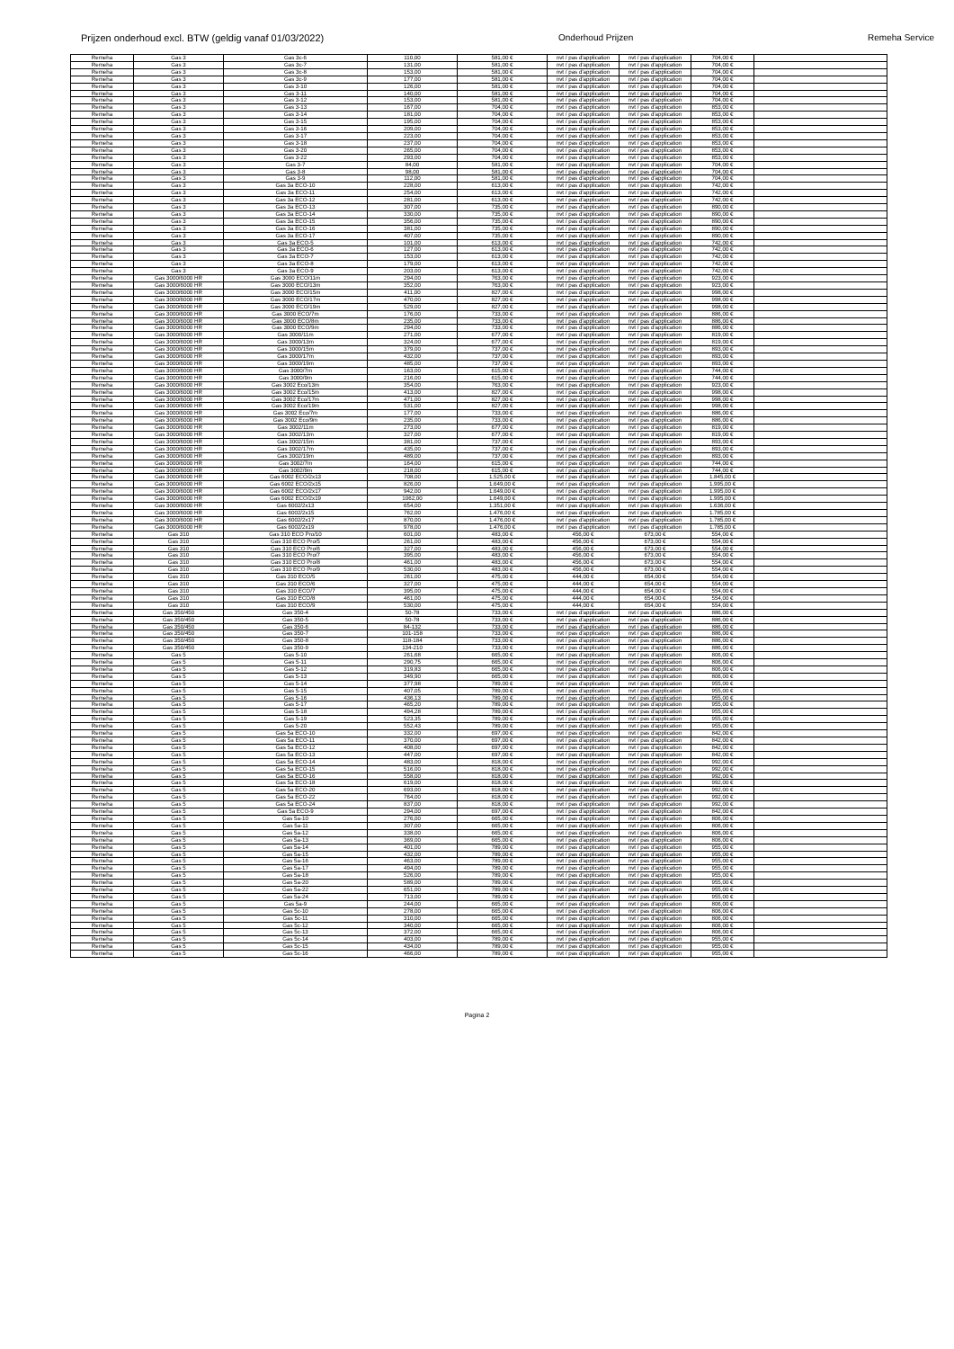Prijzen onderhoud excl. BTW (geldig vanaf 01/03/2022) Onderhoud Prijzen Remeha Service
| Remeha | Gas 3 | Gas 3c-6 | 110,00 | 581,00 € | nvt / pas d'application | nvt / pas d'application | 704,00 € | |
| Remeha | Gas 3 | Gas 3c-7 | 131,00 | 581,00 € | nvt / pas d'application | nvt / pas d'application | 704,00 € | |
| Remeha | Gas 3 | Gas 3c-8 | 153,00 | 581,00 € | nvt / pas d'application | nvt / pas d'application | 704,00 € | |
| Remeha | Gas 3 | Gas 3c-9 | 177,00 | 581,00 € | nvt / pas d'application | nvt / pas d'application | 704,00 € | |
| Remeha | Gas 3 | Gas 3-10 | 126,00 | 581,00 € | nvt / pas d'application | nvt / pas d'application | 704,00 € | |
| Remeha | Gas 3 | Gas 3-11 | 140,00 | 581,00 € | nvt / pas d'application | nvt / pas d'application | 704,00 € | |
| Remeha | Gas 3 | Gas 3-12 | 153,00 | 581,00 € | nvt / pas d'application | nvt / pas d'application | 704,00 € | |
| Remeha | Gas 3 | Gas 3-13 | 167,00 | 704,00 € | nvt / pas d'application | nvt / pas d'application | 853,00 € | |
| Remeha | Gas 3 | Gas 3-14 | 181,00 | 704,00 € | nvt / pas d'application | nvt / pas d'application | 853,00 € | |
| Remeha | Gas 3 | Gas 3-15 | 195,00 | 704,00 € | nvt / pas d'application | nvt / pas d'application | 853,00 € | |
| Remeha | Gas 3 | Gas 3-16 | 209,00 | 704,00 € | nvt / pas d'application | nvt / pas d'application | 853,00 € | |
| Remeha | Gas 3 | Gas 3-17 | 223,00 | 704,00 € | nvt / pas d'application | nvt / pas d'application | 853,00 € | |
| Remeha | Gas 3 | Gas 3-18 | 237,00 | 704,00 € | nvt / pas d'application | nvt / pas d'application | 853,00 € | |
| Remeha | Gas 3 | Gas 3-20 | 265,00 | 704,00 € | nvt / pas d'application | nvt / pas d'application | 853,00 € | |
| Remeha | Gas 3 | Gas 3-22 | 293,00 | 704,00 € | nvt / pas d'application | nvt / pas d'application | 853,00 € | |
| Remeha | Gas 3 | Gas 3-7 | 84,00 | 581,00 € | nvt / pas d'application | nvt / pas d'application | 704,00 € | |
| Remeha | Gas 3 | Gas 3-8 | 98,00 | 581,00 € | nvt / pas d'application | nvt / pas d'application | 704,00 € | |
| Remeha | Gas 3 | Gas 3-9 | 112,00 | 581,00 € | nvt / pas d'application | nvt / pas d'application | 704,00 € | |
| Remeha | Gas 3 | Gas 3a ECO-10 | 228,00 | 613,00 € | nvt / pas d'application | nvt / pas d'application | 742,00 € | |
| Remeha | Gas 3 | Gas 3a ECO-11 | 254,00 | 613,00 € | nvt / pas d'application | nvt / pas d'application | 742,00 € | |
| Remeha | Gas 3 | Gas 3a ECO-12 | 281,00 | 613,00 € | nvt / pas d'application | nvt / pas d'application | 742,00 € | |
| Remeha | Gas 3 | Gas 3a ECO-13 | 307,00 | 735,00 € | nvt / pas d'application | nvt / pas d'application | 890,00 € | |
| Remeha | Gas 3 | Gas 3a ECO-14 | 330,00 | 735,00 € | nvt / pas d'application | nvt / pas d'application | 890,00 € | |
| Remeha | Gas 3 | Gas 3a ECO-15 | 356,00 | 735,00 € | nvt / pas d'application | nvt / pas d'application | 890,00 € | |
| Remeha | Gas 3 | Gas 3a ECO-16 | 381,00 | 735,00 € | nvt / pas d'application | nvt / pas d'application | 890,00 € | |
| Remeha | Gas 3 | Gas 3a ECO-17 | 407,00 | 735,00 € | nvt / pas d'application | nvt / pas d'application | 890,00 € | |
| Remeha | Gas 3 | Gas 3a ECO-5 | 101,00 | 613,00 € | nvt / pas d'application | nvt / pas d'application | 742,00 € | |
| Remeha | Gas 3 | Gas 3a ECO-6 | 127,00 | 613,00 € | nvt / pas d'application | nvt / pas d'application | 742,00 € | |
| Remeha | Gas 3 | Gas 3a ECO-7 | 153,00 | 613,00 € | nvt / pas d'application | nvt / pas d'application | 742,00 € | |
| Remeha | Gas 3 | Gas 3a ECO-8 | 179,00 | 613,00 € | nvt / pas d'application | nvt / pas d'application | 742,00 € | |
| Remeha | Gas 3 | Gas 3a ECO-9 | 203,00 | 613,00 € | nvt / pas d'application | nvt / pas d'application | 742,00 € | |
| Remeha | Gas 3000/6000 HR | Gas 3000 ECO/11m | 294,00 | 763,00 € | nvt / pas d'application | nvt / pas d'application | 923,00 € | |
| Remeha | Gas 3000/6000 HR | Gas 3000 ECO/13m | 352,00 | 763,00 € | nvt / pas d'application | nvt / pas d'application | 923,00 € | |
| Remeha | Gas 3000/6000 HR | Gas 3000 ECO/15m | 411,00 | 827,00 € | nvt / pas d'application | nvt / pas d'application | 998,00 € | |
| Remeha | Gas 3000/6000 HR | Gas 3000 ECO/17m | 470,00 | 827,00 € | nvt / pas d'application | nvt / pas d'application | 998,00 € | |
| Remeha | Gas 3000/6000 HR | Gas 3000 ECO/19m | 529,00 | 827,00 € | nvt / pas d'application | nvt / pas d'application | 998,00 € | |
| Remeha | Gas 3000/6000 HR | Gas 3000 ECO/7m | 176,00 | 733,00 € | nvt / pas d'application | nvt / pas d'application | 886,00 € | |
| Remeha | Gas 3000/6000 HR | Gas 3000 ECO/8m | 235,00 | 733,00 € | nvt / pas d'application | nvt / pas d'application | 886,00 € | |
| Remeha | Gas 3000/6000 HR | Gas 3000 ECO/9m | 294,00 | 733,00 € | nvt / pas d'application | nvt / pas d'application | 886,00 € | |
| Remeha | Gas 3000/6000 HR | Gas 3000/11m | 271,00 | 677,00 € | nvt / pas d'application | nvt / pas d'application | 819,00 € | |
| Remeha | Gas 3000/6000 HR | Gas 3000/13m | 324,00 | 677,00 € | nvt / pas d'application | nvt / pas d'application | 819,00 € | |
| Remeha | Gas 3000/6000 HR | Gas 3000/15m | 379,00 | 737,00 € | nvt / pas d'application | nvt / pas d'application | 893,00 € | |
| Remeha | Gas 3000/6000 HR | Gas 3000/17m | 432,00 | 737,00 € | nvt / pas d'application | nvt / pas d'application | 893,00 € | |
| Remeha | Gas 3000/6000 HR | Gas 3000/19m | 485,00 | 737,00 € | nvt / pas d'application | nvt / pas d'application | 893,00 € | |
| Remeha | Gas 3000/6000 HR | Gas 3000/7m | 163,00 | 615,00 € | nvt / pas d'application | nvt / pas d'application | 744,00 € | |
| Remeha | Gas 3000/6000 HR | Gas 3000/9m | 216,00 | 615,00 € | nvt / pas d'application | nvt / pas d'application | 744,00 € | |
| Remeha | Gas 3000/6000 HR | Gas 3002 Eco/13m | 354,00 | 763,00 € | nvt / pas d'application | nvt / pas d'application | 923,00 € | |
| Remeha | Gas 3000/6000 HR | Gas 3002 Eco/15m | 413,00 | 827,00 € | nvt / pas d'application | nvt / pas d'application | 998,00 € | |
| Remeha | Gas 3000/6000 HR | Gas 3002 Eco/17m | 471,00 | 827,00 € | nvt / pas d'application | nvt / pas d'application | 998,00 € | |
| Remeha | Gas 3000/6000 HR | Gas 3002 Eco/19m | 531,00 | 827,00 € | nvt / pas d'application | nvt / pas d'application | 998,00 € | |
| Remeha | Gas 3000/6000 HR | Gas 3002 Eco/7m | 177,00 | 733,00 € | nvt / pas d'application | nvt / pas d'application | 886,00 € | |
| Remeha | Gas 3000/6000 HR | Gas 3002 Eco/9m | 235,00 | 733,00 € | nvt / pas d'application | nvt / pas d'application | 886,00 € | |
| Remeha | Gas 3000/6000 HR | Gas 3002/11m | 273,00 | 677,00 € | nvt / pas d'application | nvt / pas d'application | 819,00 € | |
| Remeha | Gas 3000/6000 HR | Gas 3002/13m | 327,00 | 677,00 € | nvt / pas d'application | nvt / pas d'application | 819,00 € | |
| Remeha | Gas 3000/6000 HR | Gas 3002/15m | 381,00 | 737,00 € | nvt / pas d'application | nvt / pas d'application | 893,00 € | |
| Remeha | Gas 3000/6000 HR | Gas 3002/17m | 435,00 | 737,00 € | nvt / pas d'application | nvt / pas d'application | 893,00 € | |
| Remeha | Gas 3000/6000 HR | Gas 3002/19m | 489,00 | 737,00 € | nvt / pas d'application | nvt / pas d'application | 893,00 € | |
| Remeha | Gas 3000/6000 HR | Gas 3002/7m | 164,00 | 615,00 € | nvt / pas d'application | nvt / pas d'application | 744,00 € | |
| Remeha | Gas 3000/6000 HR | Gas 3002/9m | 218,00 | 615,00 € | nvt / pas d'application | nvt / pas d'application | 744,00 € | |
| Remeha | Gas 3000/6000 HR | Gas 6002 ECO/2x13 | 708,00 | 1.525,00 € | nvt / pas d'application | nvt / pas d'application | 1.845,00 € | |
| Remeha | Gas 3000/6000 HR | Gas 6002 ECO/2x15 | 826,00 | 1.649,00 € | nvt / pas d'application | nvt / pas d'application | 1.995,00 € | |
| Remeha | Gas 3000/6000 HR | Gas 6002 ECO/2x17 | 942,00 | 1.649,00 € | nvt / pas d'application | nvt / pas d'application | 1.995,00 € | |
| Remeha | Gas 3000/6000 HR | Gas 6002 ECO/2x19 | 1062,00 | 1.649,00 € | nvt / pas d'application | nvt / pas d'application | 1.995,00 € | |
| Remeha | Gas 3000/6000 HR | Gas 6002/2x13 | 654,00 | 1.351,00 € | nvt / pas d'application | nvt / pas d'application | 1.636,00 € | |
| Remeha | Gas 3000/6000 HR | Gas 6002/2x15 | 762,00 | 1.476,00 € | nvt / pas d'application | nvt / pas d'application | 1.785,00 € | |
| Remeha | Gas 3000/6000 HR | Gas 6002/2x17 | 870,00 | 1.476,00 € | nvt / pas d'application | nvt / pas d'application | 1.785,00 € | |
| Remeha | Gas 3000/6000 HR | Gas 6002/2x19 | 978,00 | 1.476,00 € | nvt / pas d'application | nvt / pas d'application | 1.785,00 € | |
| Remeha | Gas 310 | Gas 310 ECO Pro/10 | 601,00 | 483,00 € | 456,00 € | 673,00 € | 554,00 € | |
| Remeha | Gas 310 | Gas 310 ECO Pro/5 | 261,00 | 483,00 € | 456,00 € | 673,00 € | 554,00 € | |
| Remeha | Gas 310 | Gas 310 ECO Pro/6 | 327,00 | 483,00 € | 456,00 € | 673,00 € | 554,00 € | |
| Remeha | Gas 310 | Gas 310 ECO Pro/7 | 395,00 | 483,00 € | 456,00 € | 673,00 € | 554,00 € | |
| Remeha | Gas 310 | Gas 310 ECO Pro/8 | 461,00 | 483,00 € | 456,00 € | 673,00 € | 554,00 € | |
| Remeha | Gas 310 | Gas 310 ECO Pro/9 | 530,00 | 483,00 € | 456,00 € | 673,00 € | 554,00 € | |
| Remeha | Gas 310 | Gas 310 ECO/5 | 261,00 | 475,00 € | 444,00 € | 654,00 € | 554,00 € | |
| Remeha | Gas 310 | Gas 310 ECO/6 | 327,00 | 475,00 € | 444,00 € | 654,00 € | 554,00 € | |
| Remeha | Gas 310 | Gas 310 ECO/7 | 395,00 | 475,00 € | 444,00 € | 654,00 € | 554,00 € | |
| Remeha | Gas 310 | Gas 310 ECO/8 | 461,00 | 475,00 € | 444,00 € | 654,00 € | 554,00 € | |
| Remeha | Gas 310 | Gas 310 ECO/9 | 530,00 | 475,00 € | 444,00 € | 654,00 € | 554,00 € | |
| Remeha | Gas 350/450 | Gas 350-4 | 50-78 | 733,00 € | nvt / pas d'application | nvt / pas d'application | 886,00 € | |
| Remeha | Gas 350/450 | Gas 350-5 | 50-78 | 733,00 € | nvt / pas d'application | nvt / pas d'application | 886,00 € | |
| Remeha | Gas 350/450 | Gas 350-6 | 84-132 | 733,00 € | nvt / pas d'application | nvt / pas d'application | 886,00 € | |
| Remeha | Gas 350/450 | Gas 350-7 | 101-158 | 733,00 € | nvt / pas d'application | nvt / pas d'application | 886,00 € | |
| Remeha | Gas 350/450 | Gas 350-8 | 118-184 | 733,00 € | nvt / pas d'application | nvt / pas d'application | 886,00 € | |
| Remeha | Gas 350/450 | Gas 350-9 | 134-210 | 733,00 € | nvt / pas d'application | nvt / pas d'application | 886,00 € | |
| Remeha | Gas 5 | Gas 5-10 | 261,68 | 665,00 € | nvt / pas d'application | nvt / pas d'application | 806,00 € | |
| Remeha | Gas 5 | Gas 5-11 | 290,75 | 665,00 € | nvt / pas d'application | nvt / pas d'application | 806,00 € | |
| Remeha | Gas 5 | Gas 5-12 | 319,83 | 665,00 € | nvt / pas d'application | nvt / pas d'application | 806,00 € | |
| Remeha | Gas 5 | Gas 5-13 | 349,90 | 665,00 € | nvt / pas d'application | nvt / pas d'application | 806,00 € | |
| Remeha | Gas 5 | Gas 5-14 | 377,98 | 789,00 € | nvt / pas d'application | nvt / pas d'application | 955,00 € | |
| Remeha | Gas 5 | Gas 5-15 | 407,05 | 789,00 € | nvt / pas d'application | nvt / pas d'application | 955,00 € | |
| Remeha | Gas 5 | Gas 5-16 | 436,13 | 789,00 € | nvt / pas d'application | nvt / pas d'application | 955,00 € | |
| Remeha | Gas 5 | Gas 5-17 | 465,20 | 789,00 € | nvt / pas d'application | nvt / pas d'application | 955,00 € | |
| Remeha | Gas 5 | Gas 5-18 | 494,28 | 789,00 € | nvt / pas d'application | nvt / pas d'application | 955,00 € | |
| Remeha | Gas 5 | Gas 5-19 | 523,35 | 789,00 € | nvt / pas d'application | nvt / pas d'application | 955,00 € | |
| Remeha | Gas 5 | Gas 5-20 | 552,43 | 789,00 € | nvt / pas d'application | nvt / pas d'application | 955,00 € | |
| Remeha | Gas 5 | Gas 5a ECO-10 | 332,00 | 697,00 € | nvt / pas d'application | nvt / pas d'application | 842,00 € | |
| Remeha | Gas 5 | Gas 5a ECO-11 | 370,00 | 697,00 € | nvt / pas d'application | nvt / pas d'application | 842,00 € | |
| Remeha | Gas 5 | Gas 5a ECO-12 | 408,00 | 697,00 € | nvt / pas d'application | nvt / pas d'application | 842,00 € | |
| Remeha | Gas 5 | Gas 5a ECO-13 | 447,00 | 697,00 € | nvt / pas d'application | nvt / pas d'application | 842,00 € | |
| Remeha | Gas 5 | Gas 5a ECO-14 | 483,00 | 818,00 € | nvt / pas d'application | nvt / pas d'application | 992,00 € | |
| Remeha | Gas 5 | Gas 5a ECO-15 | 516,00 | 818,00 € | nvt / pas d'application | nvt / pas d'application | 992,00 € | |
| Remeha | Gas 5 | Gas 5a ECO-16 | 558,00 | 818,00 € | nvt / pas d'application | nvt / pas d'application | 992,00 € | |
| Remeha | Gas 5 | Gas 5a ECO-18 | 619,00 | 818,00 € | nvt / pas d'application | nvt / pas d'application | 992,00 € | |
| Remeha | Gas 5 | Gas 5a ECO-20 | 693,00 | 818,00 € | nvt / pas d'application | nvt / pas d'application | 992,00 € | |
| Remeha | Gas 5 | Gas 5a ECO-22 | 764,00 | 818,00 € | nvt / pas d'application | nvt / pas d'application | 992,00 € | |
| Remeha | Gas 5 | Gas 5a ECO-24 | 837,00 | 818,00 € | nvt / pas d'application | nvt / pas d'application | 992,00 € | |
| Remeha | Gas 5 | Gas 5a ECO-9 | 294,00 | 697,00 € | nvt / pas d'application | nvt / pas d'application | 842,00 € | |
| Remeha | Gas 5 | Gas 5a-10 | 276,00 | 665,00 € | nvt / pas d'application | nvt / pas d'application | 806,00 € | |
| Remeha | Gas 5 | Gas 5a-11 | 307,00 | 665,00 € | nvt / pas d'application | nvt / pas d'application | 806,00 € | |
| Remeha | Gas 5 | Gas 5a-12 | 338,00 | 665,00 € | nvt / pas d'application | nvt / pas d'application | 806,00 € | |
| Remeha | Gas 5 | Gas 5a-13 | 369,00 | 665,00 € | nvt / pas d'application | nvt / pas d'application | 806,00 € | |
| Remeha | Gas 5 | Gas 5a-14 | 401,00 | 789,00 € | nvt / pas d'application | nvt / pas d'application | 955,00 € | |
| Remeha | Gas 5 | Gas 5a-15 | 432,00 | 789,00 € | nvt / pas d'application | nvt / pas d'application | 955,00 € | |
| Remeha | Gas 5 | Gas 5a-16 | 463,00 | 789,00 € | nvt / pas d'application | nvt / pas d'application | 955,00 € | |
| Remeha | Gas 5 | Gas 5a-17 | 494,00 | 789,00 € | nvt / pas d'application | nvt / pas d'application | 955,00 € | |
| Remeha | Gas 5 | Gas 5a-18 | 526,00 | 789,00 € | nvt / pas d'application | nvt / pas d'application | 955,00 € | |
| Remeha | Gas 5 | Gas 5a-20 | 589,00 | 789,00 € | nvt / pas d'application | nvt / pas d'application | 955,00 € | |
| Remeha | Gas 5 | Gas 5a-22 | 651,00 | 789,00 € | nvt / pas d'application | nvt / pas d'application | 955,00 € | |
| Remeha | Gas 5 | Gas 5a-24 | 713,00 | 789,00 € | nvt / pas d'application | nvt / pas d'application | 955,00 € | |
| Remeha | Gas 5 | Gas 5a-9 | 244,00 | 665,00 € | nvt / pas d'application | nvt / pas d'application | 806,00 € | |
| Remeha | Gas 5 | Gas 5c-10 | 278,00 | 665,00 € | nvt / pas d'application | nvt / pas d'application | 806,00 € | |
| Remeha | Gas 5 | Gas 5c-11 | 310,00 | 665,00 € | nvt / pas d'application | nvt / pas d'application | 806,00 € | |
| Remeha | Gas 5 | Gas 5c-12 | 340,00 | 665,00 € | nvt / pas d'application | nvt / pas d'application | 806,00 € | |
| Remeha | Gas 5 | Gas 5c-13 | 372,00 | 665,00 € | nvt / pas d'application | nvt / pas d'application | 806,00 € | |
| Remeha | Gas 5 | Gas 5c-14 | 403,00 | 789,00 € | nvt / pas d'application | nvt / pas d'application | 955,00 € | |
| Remeha | Gas 5 | Gas 5c-15 | 434,00 | 789,00 € | nvt / pas d'application | nvt / pas d'application | 955,00 € | |
| Remeha | Gas 5 | Gas 5c-16 | 466,00 | 789,00 € | nvt / pas d'application | nvt / pas d'application | 955,00 € | |
Pagina 2